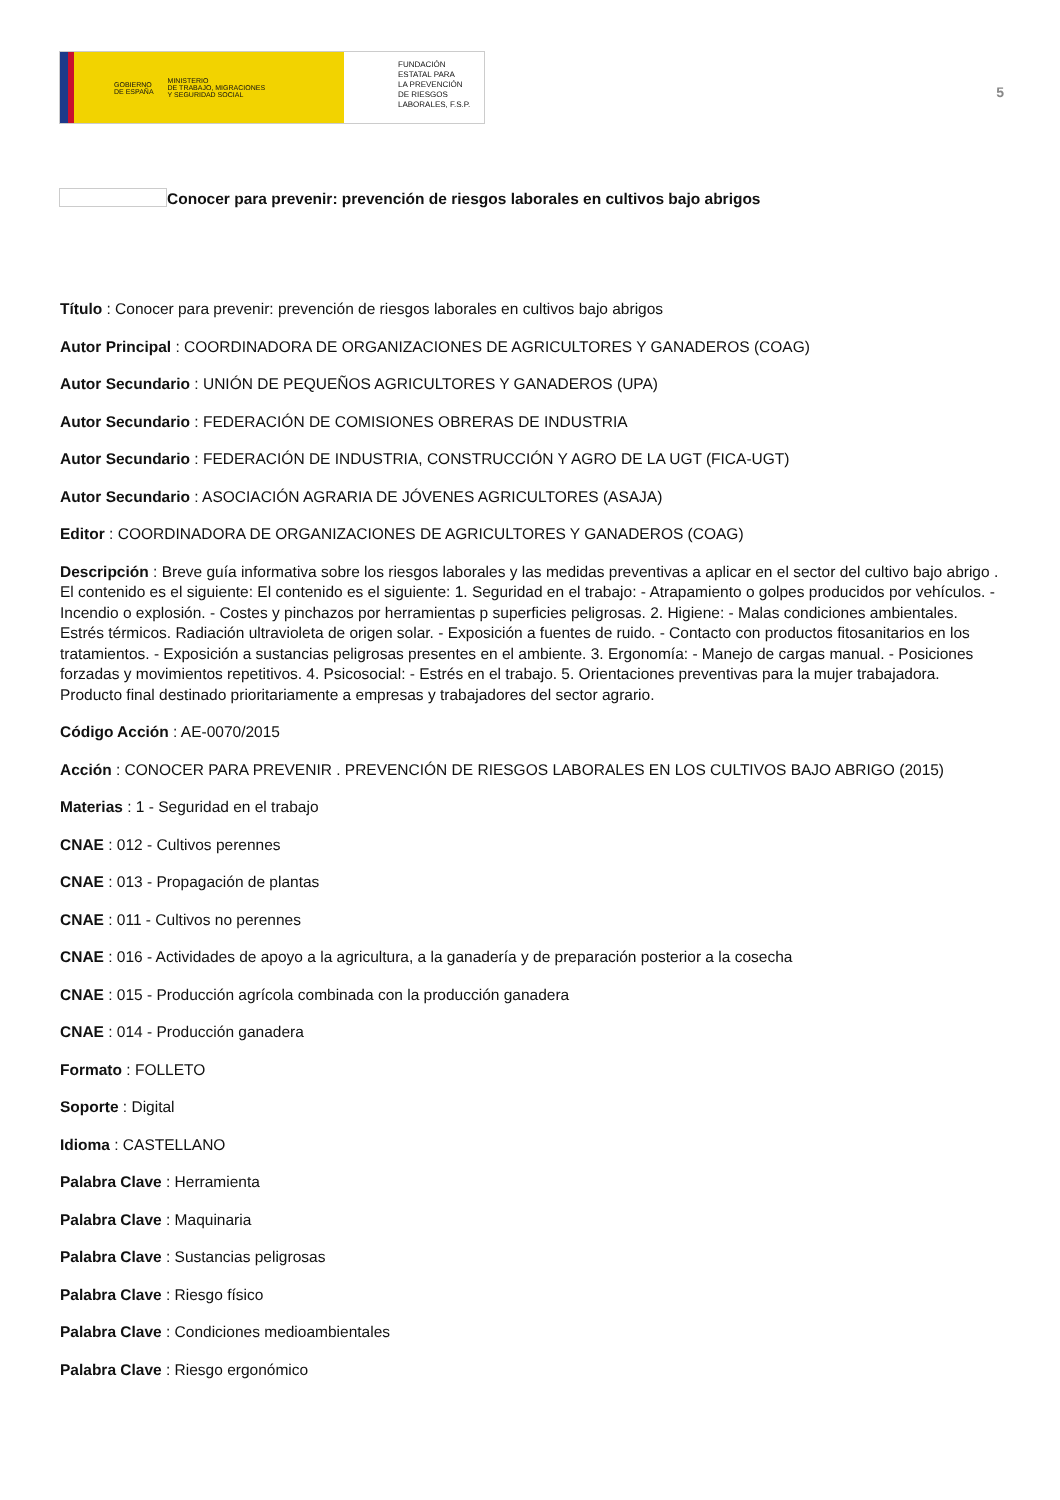GOBIERNO
DE ESPAÑA MINISTERIO
DE TRABAJO, MIGRACIONES
Y SEGURIDAD SOCIAL
FUNDACIÓN
ESTATAL PARA
LA PREVENCIÓN
DE RIESGOS
LABORALES, F.S.P.
5
Conocer para prevenir: prevención de riesgos laborales en cultivos bajo abrigos
Título : Conocer para prevenir: prevención de riesgos laborales en cultivos bajo abrigos
Autor Principal : COORDINADORA DE ORGANIZACIONES DE AGRICULTORES Y GANADEROS (COAG)
Autor Secundario : UNIÓN DE PEQUEÑOS AGRICULTORES Y GANADEROS (UPA)
Autor Secundario : FEDERACIÓN DE COMISIONES OBRERAS DE INDUSTRIA
Autor Secundario : FEDERACIÓN DE INDUSTRIA, CONSTRUCCIÓN Y AGRO DE LA UGT (FICA-UGT)
Autor Secundario : ASOCIACIÓN AGRARIA DE JÓVENES AGRICULTORES (ASAJA)
Editor : COORDINADORA DE ORGANIZACIONES DE AGRICULTORES Y GANADEROS (COAG)
Descripción : Breve guía informativa sobre los riesgos laborales y las medidas preventivas a aplicar en el sector del cultivo bajo abrigo . El contenido es el siguiente: El contenido es el siguiente: 1. Seguridad en el trabajo: - Atrapamiento o golpes producidos por vehículos. - Incendio o explosión. - Costes y pinchazos por herramientas p superficies peligrosas. 2. Higiene: - Malas condiciones ambientales. Estrés térmicos. Radiación ultravioleta de origen solar. - Exposición a fuentes de ruido. - Contacto con productos fitosanitarios en los tratamientos. - Exposición a sustancias peligrosas presentes en el ambiente. 3. Ergonomía: - Manejo de cargas manual. - Posiciones forzadas y movimientos repetitivos. 4. Psicosocial: - Estrés en el trabajo. 5. Orientaciones preventivas para la mujer trabajadora. Producto final destinado prioritariamente a empresas y trabajadores del sector agrario.
Código Acción : AE-0070/2015
Acción : CONOCER PARA PREVENIR . PREVENCIÓN DE RIESGOS LABORALES EN LOS CULTIVOS BAJO ABRIGO (2015)
Materias : 1 - Seguridad en el trabajo
CNAE : 012 - Cultivos perennes
CNAE : 013 - Propagación de plantas
CNAE : 011 - Cultivos no perennes
CNAE : 016 - Actividades de apoyo a la agricultura, a la ganadería y de preparación posterior a la cosecha
CNAE : 015 - Producción agrícola combinada con la producción ganadera
CNAE : 014 - Producción ganadera
Formato : FOLLETO
Soporte : Digital
Idioma : CASTELLANO
Palabra Clave : Herramienta
Palabra Clave : Maquinaria
Palabra Clave : Sustancias peligrosas
Palabra Clave : Riesgo físico
Palabra Clave : Condiciones medioambientales
Palabra Clave : Riesgo ergonómico